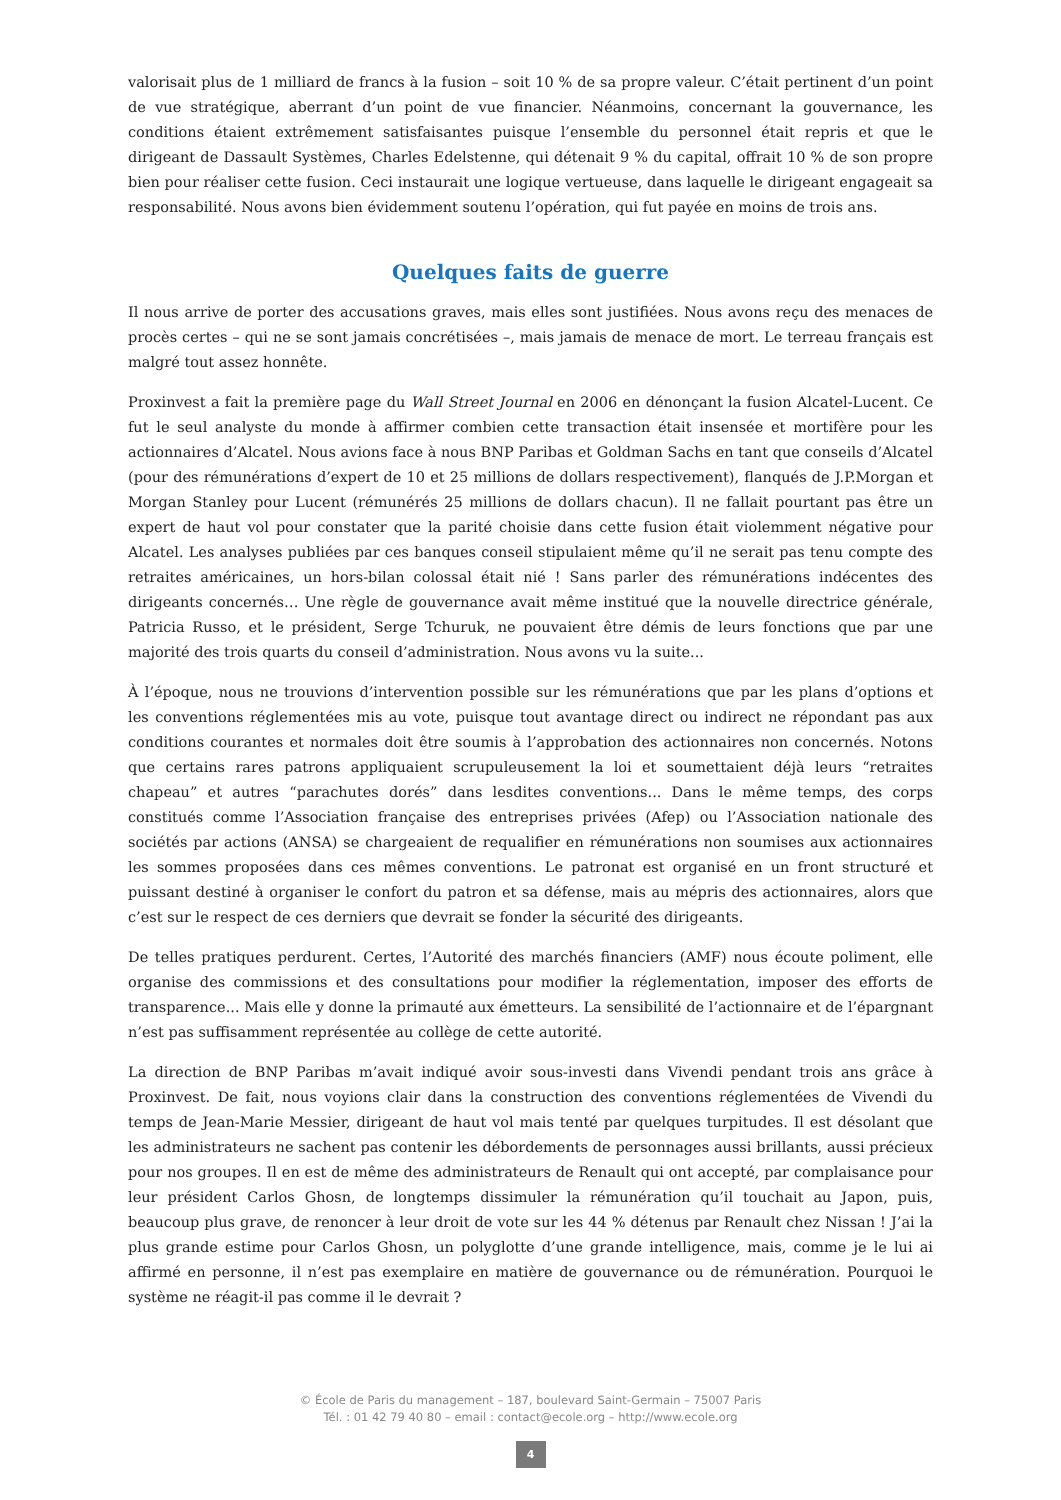valorisait plus de 1 milliard de francs à la fusion – soit 10 % de sa propre valeur. C’était pertinent d’un point de vue stratégique, aberrant d’un point de vue financier. Néanmoins, concernant la gouvernance, les conditions étaient extrêmement satisfaisantes puisque l’ensemble du personnel était repris et que le dirigeant de Dassault Systèmes, Charles Edelstenne, qui détenait 9 % du capital, offrait 10 % de son propre bien pour réaliser cette fusion. Ceci instaurait une logique vertueuse, dans laquelle le dirigeant engageait sa responsabilité. Nous avons bien évidemment soutenu l’opération, qui fut payée en moins de trois ans.
Quelques faits de guerre
Il nous arrive de porter des accusations graves, mais elles sont justifiées. Nous avons reçu des menaces de procès certes – qui ne se sont jamais concrétisées –, mais jamais de menace de mort. Le terreau français est malgré tout assez honnête.
Proxinvest a fait la première page du Wall Street Journal en 2006 en dénonçant la fusion Alcatel-Lucent. Ce fut le seul analyste du monde à affirmer combien cette transaction était insensée et mortifère pour les actionnaires d’Alcatel. Nous avions face à nous BNP Paribas et Goldman Sachs en tant que conseils d’Alcatel (pour des rémunérations d’expert de 10 et 25 millions de dollars respectivement), flanqués de J.P.Morgan et Morgan Stanley pour Lucent (rémunérés 25 millions de dollars chacun). Il ne fallait pourtant pas être un expert de haut vol pour constater que la parité choisie dans cette fusion était violemment négative pour Alcatel. Les analyses publiées par ces banques conseil stipulaient même qu’il ne serait pas tenu compte des retraites américaines, un hors-bilan colossal était nié ! Sans parler des rémunérations indécentes des dirigeants concernés… Une règle de gouvernance avait même institué que la nouvelle directrice générale, Patricia Russo, et le président, Serge Tchuruk, ne pouvaient être démis de leurs fonctions que par une majorité des trois quarts du conseil d’administration. Nous avons vu la suite...
À l’époque, nous ne trouvions d’intervention possible sur les rémunérations que par les plans d’options et les conventions réglementées mis au vote, puisque tout avantage direct ou indirect ne répondant pas aux conditions courantes et normales doit être soumis à l’approbation des actionnaires non concernés. Notons que certains rares patrons appliquaient scrupuleusement la loi et soumettaient déjà leurs “retraites chapeau” et autres “parachutes dorés” dans lesdites conventions... Dans le même temps, des corps constitués comme l’Association française des entreprises privées (Afep) ou l’Association nationale des sociétés par actions (ANSA) se chargeaient de requalifier en rémunérations non soumises aux actionnaires les sommes proposées dans ces mêmes conventions. Le patronat est organisé en un front structuré et puissant destiné à organiser le confort du patron et sa défense, mais au mépris des actionnaires, alors que c’est sur le respect de ces derniers que devrait se fonder la sécurité des dirigeants.
De telles pratiques perdurent. Certes, l’Autorité des marchés financiers (AMF) nous écoute poliment, elle organise des commissions et des consultations pour modifier la réglementation, imposer des efforts de transparence... Mais elle y donne la primauté aux émetteurs. La sensibilité de l’actionnaire et de l’épargnant n’est pas suffisamment représentée au collège de cette autorité.
La direction de BNP Paribas m’avait indiqué avoir sous-investi dans Vivendi pendant trois ans grâce à Proxinvest. De fait, nous voyions clair dans la construction des conventions réglementées de Vivendi du temps de Jean-Marie Messier, dirigeant de haut vol mais tenté par quelques turpitudes. Il est désolant que les administrateurs ne sachent pas contenir les débordements de personnages aussi brillants, aussi précieux pour nos groupes. Il en est de même des administrateurs de Renault qui ont accepté, par complaisance pour leur président Carlos Ghosn, de longtemps dissimuler la rémunération qu’il touchait au Japon, puis, beaucoup plus grave, de renoncer à leur droit de vote sur les 44 % détenus par Renault chez Nissan ! J’ai la plus grande estime pour Carlos Ghosn, un polyglotte d’une grande intelligence, mais, comme je le lui ai affirmé en personne, il n’est pas exemplaire en matière de gouvernance ou de rémunération. Pourquoi le système ne réagit-il pas comme il le devrait ?
© École de Paris du management – 187, boulevard Saint-Germain – 75007 Paris
Tél. : 01 42 79 40 80 – email : contact@ecole.org – http://www.ecole.org
4